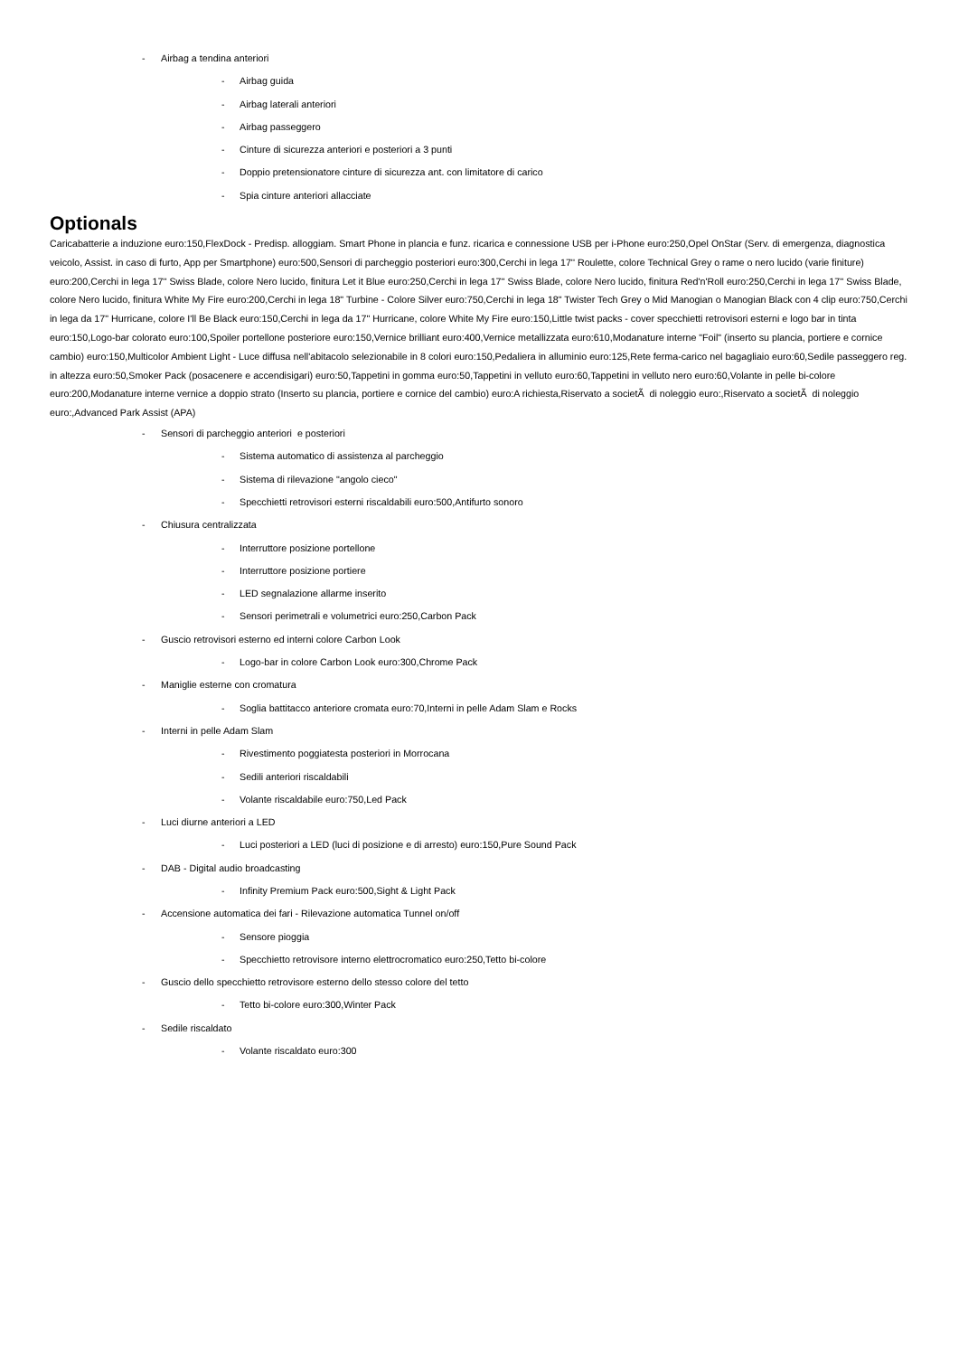- Airbag a tendina anteriori
- Airbag guida
- Airbag laterali anteriori
- Airbag passeggero
- Cinture di sicurezza anteriori e posteriori a 3 punti
- Doppio pretensionatore cinture di sicurezza ant. con limitatore di carico
- Spia cinture anteriori allacciate
Optionals
Caricabatterie a induzione euro:150,FlexDock - Predisp. alloggiam. Smart Phone in plancia e funz. ricarica e connessione USB per i-Phone euro:250,Opel OnStar (Serv. di emergenza, diagnostica veicolo, Assist. in caso di furto, App per Smartphone) euro:500,Sensori di parcheggio posteriori euro:300,Cerchi in lega 17'' Roulette, colore Technical Grey o rame o nero lucido (varie finiture) euro:200,Cerchi in lega 17'' Swiss Blade, colore Nero lucido, finitura Let it Blue euro:250,Cerchi in lega 17'' Swiss Blade, colore Nero lucido, finitura Red'n'Roll euro:250,Cerchi in lega 17'' Swiss Blade, colore Nero lucido, finitura White My Fire euro:200,Cerchi in lega 18" Turbine - Colore Silver euro:750,Cerchi in lega 18" Twister Tech Grey o Mid Manogian o Manogian Black con 4 clip euro:750,Cerchi in lega da 17" Hurricane, colore I'll Be Black euro:150,Cerchi in lega da 17" Hurricane, colore White My Fire euro:150,Little twist packs - cover specchietti retrovisori esterni e logo bar in tinta euro:150,Logo-bar colorato euro:100,Spoiler portellone posteriore euro:150,Vernice brilliant euro:400,Vernice metallizzata euro:610,Modanature interne "Foil" (inserto su plancia, portiere e cornice cambio) euro:150,Multicolor Ambient Light - Luce diffusa nell'abitacolo selezionabile in 8 colori euro:150,Pedaliera in alluminio euro:125,Rete ferma-carico nel bagagliaio euro:60,Sedile passeggero reg. in altezza euro:50,Smoker Pack (posacenere e accendisigari) euro:50,Tappetini in gomma euro:50,Tappetini in velluto euro:60,Tappetini in velluto nero euro:60,Volante in pelle bi-colore euro:200,Modanature interne vernice a doppio strato (Inserto su plancia, portiere e cornice del cambio) euro:A richiesta,Riservato a societÃ di noleggio euro:,Riservato a societÃ di noleggio euro:,Advanced Park Assist (APA)
- Sensori di parcheggio anteriori e posteriori
- Sistema automatico di assistenza al parcheggio
- Sistema di rilevazione "angolo cieco"
- Specchietti retrovisori esterni riscaldabili euro:500,Antifurto sonoro
- Chiusura centralizzata
- Interruttore posizione portellone
- Interruttore posizione portiere
- LED segnalazione allarme inserito
- Sensori perimetrali e volumetrici euro:250,Carbon Pack
- Guscio retrovisori esterno ed interni colore Carbon Look
- Logo-bar in colore Carbon Look euro:300,Chrome Pack
- Maniglie esterne con cromatura
- Soglia battitacco anteriore cromata euro:70,Interni in pelle Adam Slam e Rocks
- Interni in pelle Adam Slam
- Rivestimento poggiatesta posteriori in Morrocana
- Sedili anteriori riscaldabili
- Volante riscaldabile euro:750,Led Pack
- Luci diurne anteriori a LED
- Luci posteriori a LED (luci di posizione e di arresto) euro:150,Pure Sound Pack
- DAB - Digital audio broadcasting
- Infinity Premium Pack euro:500,Sight & Light Pack
- Accensione automatica dei fari - Rilevazione automatica Tunnel on/off
- Sensore pioggia
- Specchietto retrovisore interno elettrocromatico euro:250,Tetto bi-colore
- Guscio dello specchietto retrovisore esterno dello stesso colore del tetto
- Tetto bi-colore euro:300,Winter Pack
- Sedile riscaldato
- Volante riscaldato euro:300